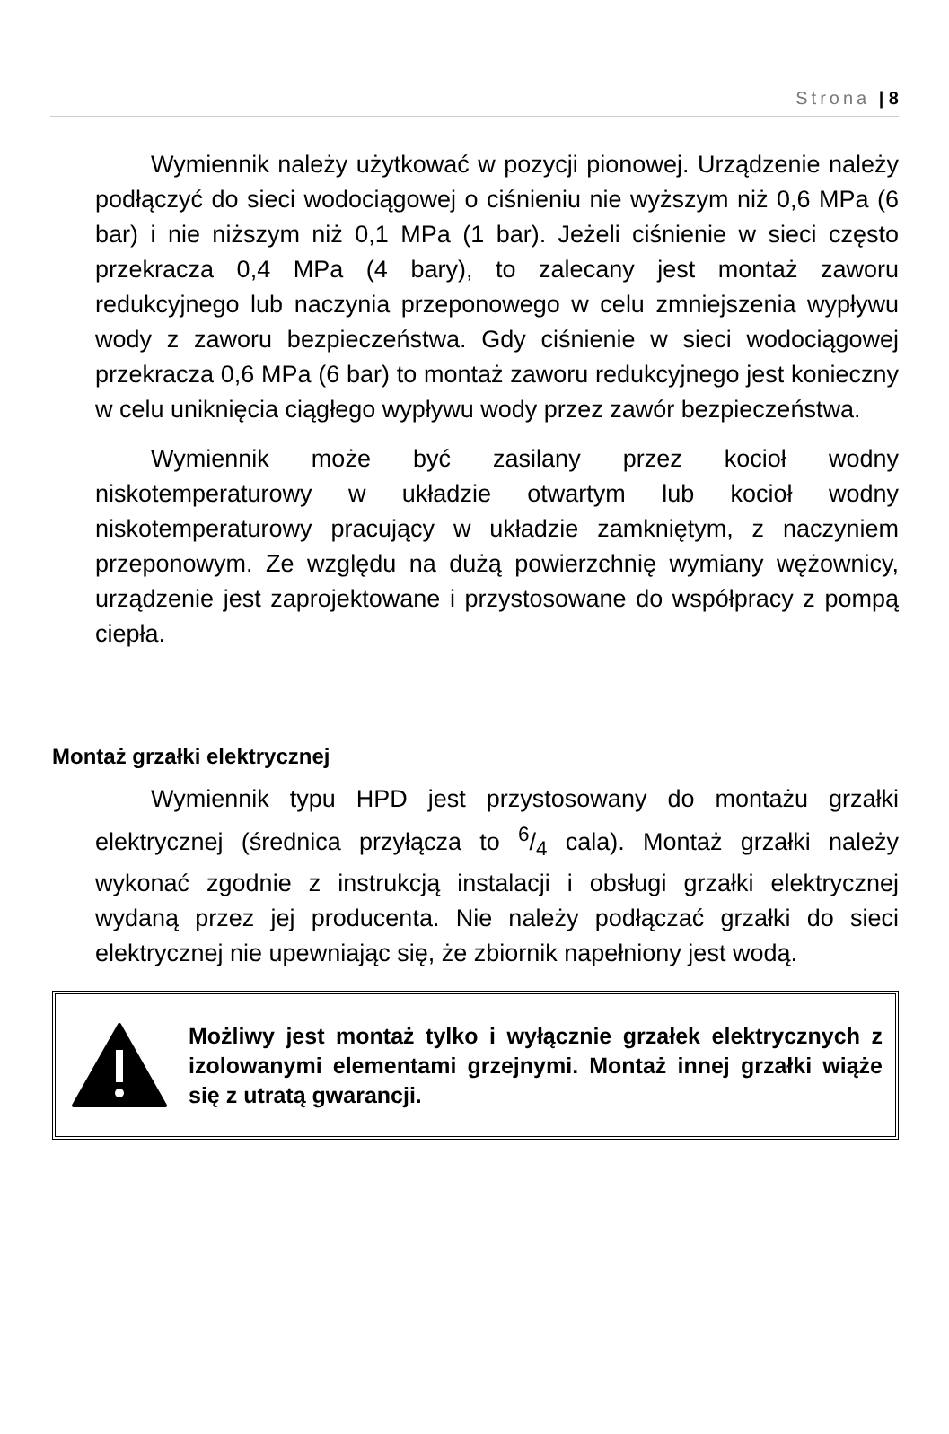Strona | 8
Wymiennik należy użytkować w pozycji pionowej. Urządzenie należy podłączyć do sieci wodociągowej o ciśnieniu nie wyższym niż 0,6 MPa (6 bar) i nie niższym niż 0,1 MPa (1 bar). Jeżeli ciśnienie w sieci często przekracza 0,4 MPa (4 bary), to zalecany jest montaż zaworu redukcyjnego lub naczynia przeponowego w celu zmniejszenia wypływu wody z zaworu bezpieczeństwa. Gdy ciśnienie w sieci wodociągowej przekracza 0,6 MPa (6 bar) to montaż zaworu redukcyjnego jest konieczny w celu uniknięcia ciągłego wypływu wody przez zawór bezpieczeństwa.
Wymiennik może być zasilany przez kocioł wodny niskotemperaturowy w układzie otwartym lub kocioł wodny niskotemperaturowy pracujący w układzie zamkniętym, z naczyniem przeponowym. Ze względu na dużą powierzchnię wymiany wężownicy, urządzenie jest zaprojektowane i przystosowane do współpracy z pompą ciepła.
Montaż grzałki elektrycznej
Wymiennik typu HPD jest przystosowany do montażu grzałki elektrycznej (średnica przyłącza to 6/4 cala). Montaż grzałki należy wykonać zgodnie z instrukcją instalacji i obsługi grzałki elektrycznej wydaną przez jej producenta. Nie należy podłączać grzałki do sieci elektrycznej nie upewniając się, że zbiornik napełniony jest wodą.
Możliwy jest montaż tylko i wyłącznie grzałek elektrycznych z izolowanymi elementami grzejnymi. Montaż innej grzałki wiąże się z utratą gwarancji.